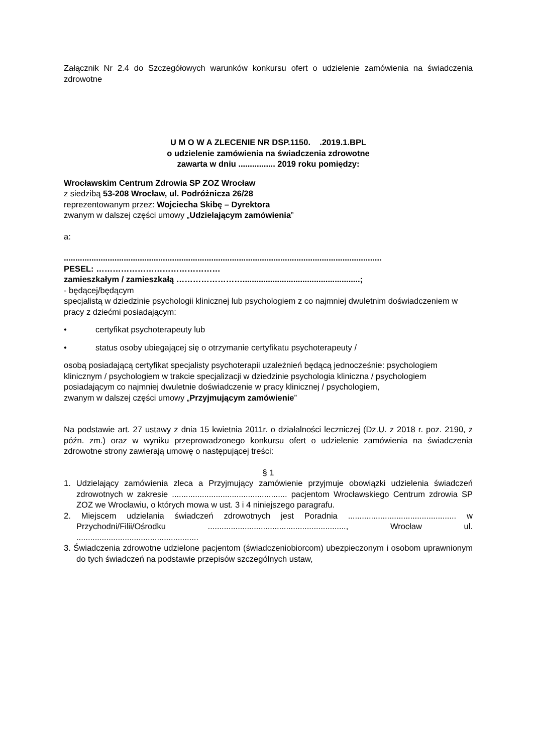Załącznik Nr 2.4 do Szczegółowych warunków konkursu ofert o udzielenie zamówienia na świadczenia zdrowotne
U M O W A ZLECENIE NR DSP.1150. .2019.1.BPL
o udzielenie zamówienia na świadczenia zdrowotne
zawarta w dniu ................ 2019 roku pomiędzy:
Wrocławskim Centrum Zdrowia SP ZOZ Wrocław
z siedzibą 53-208 Wrocław, ul. Podróżnicza 26/28
reprezentowanym przez: Wojciecha Skibę – Dyrektora
zwanym w dalszej części umowy „Udzielającym zamówienia”
a:
..........................................................................................................................................
PESEL: ………………………………………
zamieszkałym / zamieszkałą ……………………...................................................;
- będącej/będącym
specjalistą w dziedzinie psychologii klinicznej lub psychologiem z co najmniej dwuletnim doświadczeniem w pracy z dziećmi posiadającym:
• certyfikat psychoterapeuty lub
• status osoby ubiegającej się o otrzymanie certyfikatu psychoterapeuty /
osobą posiadającą certyfikat specjalisty psychoterapii uzależnień będącą jednocześnie: psychologiem klinicznym / psychologiem w trakcie specjalizacji w dziedzinie psychologia kliniczna / psychologiem posiadającym co najmniej dwuletnie doświadczenie w pracy klinicznej / psychologiem,
zwanym w dalszej części umowy „Przyjmującym zamówienie”
Na podstawie art. 27 ustawy z dnia 15 kwietnia 2011r. o działalności leczniczej (Dz.U. z 2018 r. poz. 2190, z późn. zm.) oraz w wyniku przeprowadzonego konkursu ofert o udzielenie zamówienia na świadczenia zdrowotne strony zawierają umowę o następującej treści:
§ 1
1. Udzielający zamówienia zleca a Przyjmujący zamówienie przyjmuje obowiązki udzielenia świadczeń zdrowotnych w zakresie .................................................. pacjentom Wrocławskiego Centrum zdrowia SP ZOZ we Wrocławiu, o których mowa w ust. 3 i 4 niniejszego paragrafu.
2. Miejscem udzielania świadczeń zdrowotnych jest Poradnia ............................................... w Przychodni/Filii/Ośrodku ............................................................, Wrocław ul. .....................................................
3. Świadczenia zdrowotne udzielone pacjentom (świadczeniobiorcom) ubezpieczonym i osobom uprawnionym do tych świadczeń na podstawie przepisów szczególnych ustaw,